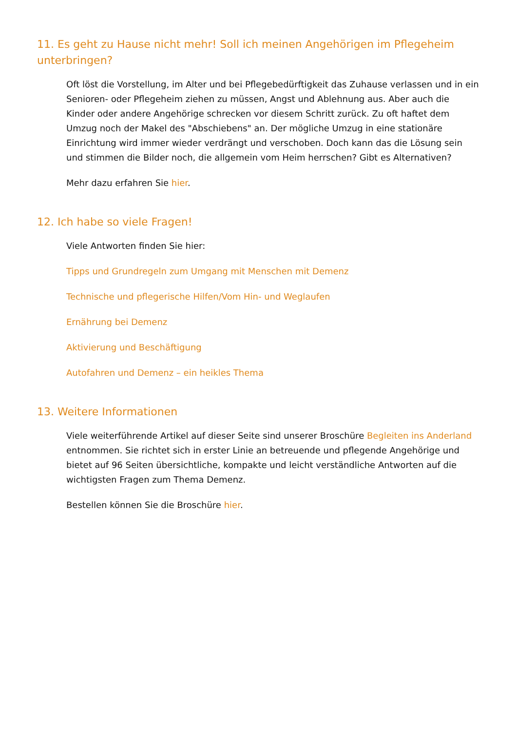11. Es geht zu Hause nicht mehr! Soll ich meinen Angehörigen im Pflegeheim unterbringen?
Oft löst die Vorstellung, im Alter und bei Pflegebedürftigkeit das Zuhause verlassen und in ein Senioren- oder Pflegeheim ziehen zu müssen, Angst und Ablehnung aus. Aber auch die Kinder oder andere Angehörige schrecken vor diesem Schritt zurück. Zu oft haftet dem Umzug noch der Makel des "Abschiebens" an. Der mögliche Umzug in eine stationäre Einrichtung wird immer wieder verdrängt und verschoben. Doch kann das die Lösung sein und stimmen die Bilder noch, die allgemein vom Heim herrschen? Gibt es Alternativen?
Mehr dazu erfahren Sie hier.
12. Ich habe so viele Fragen!
Viele Antworten finden Sie hier:
Tipps und Grundregeln zum Umgang mit Menschen mit Demenz
Technische und pflegerische Hilfen/Vom Hin- und Weglaufen
Ernährung bei Demenz
Aktivierung und Beschäftigung
Autofahren und Demenz – ein heikles Thema
13. Weitere Informationen
Viele weiterführende Artikel auf dieser Seite sind unserer Broschüre Begleiten ins Anderland entnommen. Sie richtet sich in erster Linie an betreuende und pflegende Angehörige und bietet auf 96 Seiten übersichtliche, kompakte und leicht verständliche Antworten auf die wichtigsten Fragen zum Thema Demenz.
Bestellen können Sie die Broschüre hier.